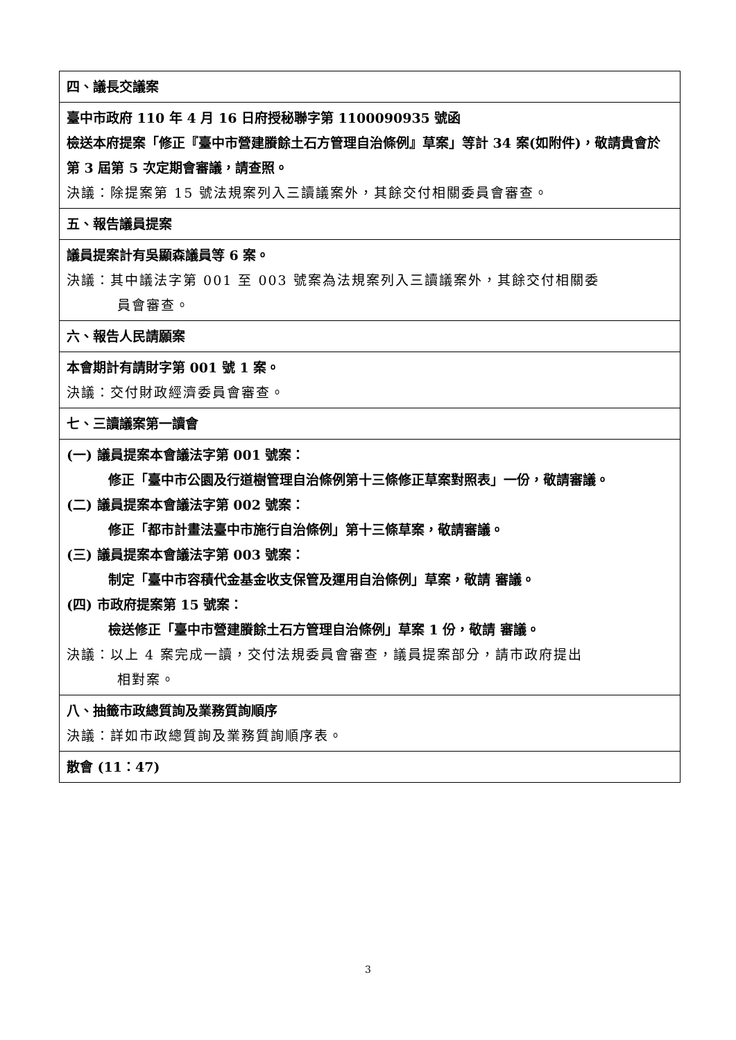| 四、議長交議案 |
| 臺中市政府 110 年 4 月 16 日府授秘聯字第 1100090935 號函 檢送本府提案「修正『臺中市營建賸餘土石方管理自治條例』草案」等計 34 案(如附件)，敬請貴會於第 3 屆第 5 次定期會審議，請查照。 決議：除提案第 15 號法規案列入三讀議案外，其餘交付相關委員會審查。 |
| 五、報告議員提案 |
| 議員提案計有吳顯森議員等 6 案。 決議：其中議法字第 001 至 003 號案為法規案列入三讀議案外，其餘交付相關委 員會審查。 |
| 六、報告人民請願案 |
| 本會期計有請財字第 001 號 1 案。 決議：交付財政經濟委員會審查。 |
| 七、三讀議案第一讀會 |
| (一) 議員提案本會議法字第 001 號案： 修正「臺中市公園及行道樹管理自治條例第十三條修正草案對照表」一份，敬請審議。 (二) 議員提案本會議法字第 002 號案： 修正「都市計畫法臺中市施行自治條例」第十三條草案，敬請審議。 (三) 議員提案本會議法字第 003 號案： 制定「臺中市容積代金基金收支保管及運用自治條例」草案，敬請 審議。 (四) 市政府提案第 15 號案： 檢送修正「臺中市營建賸餘土石方管理自治條例」草案 1 份，敬請 審議。 決議：以上 4 案完成一讀，交付法規委員會審查，議員提案部分，請市政府提出 相對案。 |
| 八、抽籤市政總質詢及業務質詢順序 決議：詳如市政總質詢及業務質詢順序表。 |
| 散會 (11：47) |
3